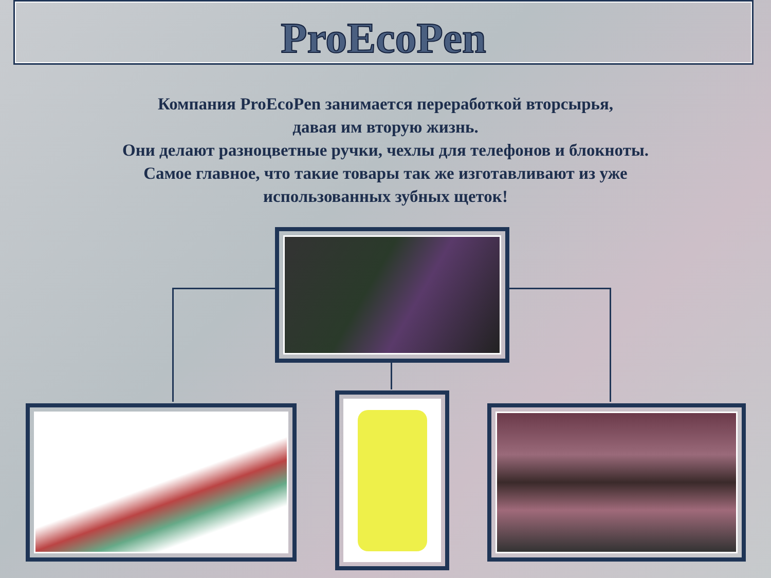ProEcoPen
Компания ProEcoPen занимается переработкой вторсырья,
давая им вторую жизнь.
Они делают разноцветные ручки, чехлы для телефонов и блокноты.
Самое главное, что такие товары так же изготавливают из уже
использованных зубных щеток!